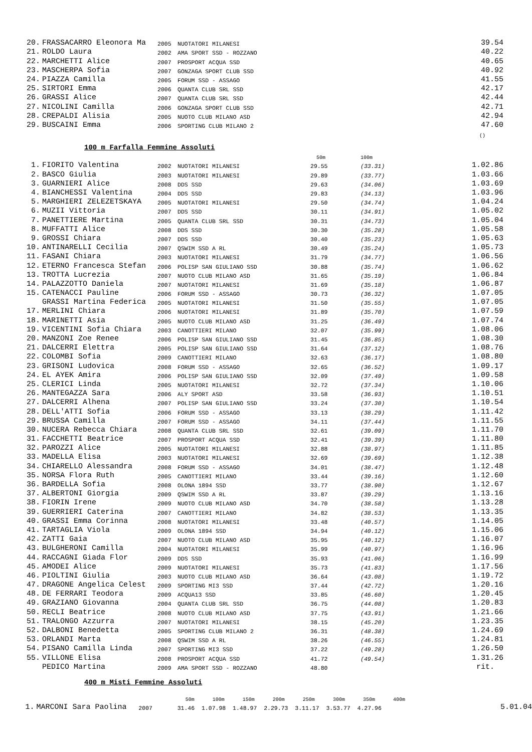| 20. | FRASSACARRO Eleonora Ma | 2005 | NUOTATORI MILANESI | | | 39.54 |
| 21. | ROLDO Laura | 2002 | AMA SPORT SSD - ROZZANO | | | 40.22 |
| 22. | MARCHETTI Alice | 2007 | PROSPORT ACQUA SSD | | | 40.65 |
| 23. | MASCHERPA Sofia | 2007 | GONZAGA SPORT CLUB SSD | | | 40.92 |
| 24. | PIAZZA Camilla | 2005 | FORUM SSD - ASSAGO | | | 41.55 |
| 25. | SIRTORI Emma | 2006 | QUANTA CLUB SRL SSD | | | 42.17 |
| 26. | GRASSI Alice | 2007 | QUANTA CLUB SRL SSD | | | 42.44 |
| 27. | NICOLINI Camilla | 2006 | GONZAGA SPORT CLUB SSD | | | 42.71 |
| 28. | CREPALDI Alisia | 2005 | NUOTO CLUB MILANO ASD | | | 42.94 |
| 29. | BUSCAINI Emma | 2006 | SPORTING CLUB MILANO 2 | | | 47.60 |
| | | | | | | () |
100 m Farfalla Femmine Assoluti
| | | | | 50m | 100m | |
| 1. | FIORITO Valentina | 2002 | NUOTATORI MILANESI | 29.55 | (33.31) | 1.02.86 |
| 2. | BASCO Giulia | 2003 | NUOTATORI MILANESI | 29.89 | (33.77) | 1.03.66 |
| 3. | GUARNIERI Alice | 2008 | DDS SSD | 29.63 | (34.06) | 1.03.69 |
| 4. | BIANCHESSI Valentina | 2004 | DDS SSD | 29.83 | (34.13) | 1.03.96 |
| 5. | MARGHIERI ZELEZETSKAYA | 2005 | NUOTATORI MILANESI | 29.50 | (34.74) | 1.04.24 |
| 6. | MUZII Vittoria | 2007 | DDS SSD | 30.11 | (34.91) | 1.05.02 |
| 7. | PANETTIERE Martina | 2005 | QUANTA CLUB SRL SSD | 30.31 | (34.73) | 1.05.04 |
| 8. | MUFFATTI Alice | 2008 | DDS SSD | 30.30 | (35.28) | 1.05.58 |
| 9. | GROSSI Chiara | 2007 | DDS SSD | 30.40 | (35.23) | 1.05.63 |
| 10. | ANTINARELLI Cecilia | 2007 | QSWIM SSD A RL | 30.49 | (35.24) | 1.05.73 |
| 11. | FASANI Chiara | 2003 | NUOTATORI MILANESI | 31.79 | (34.77) | 1.06.56 |
| 12. | ETERNO Francesca Stefan | 2006 | POLISP SAN GIULIANO SSD | 30.88 | (35.74) | 1.06.62 |
| 13. | TROTTA Lucrezia | 2007 | NUOTO CLUB MILANO ASD | 31.65 | (35.19) | 1.06.84 |
| 14. | PALAZZOTTO Daniela | 2007 | NUOTATORI MILANESI | 31.69 | (35.18) | 1.06.87 |
| 15. | CATENACCI Pauline | 2006 | FORUM SSD - ASSAGO | 30.73 | (36.32) | 1.07.05 |
| | GRASSI Martina Federica | 2005 | NUOTATORI MILANESI | 31.50 | (35.55) | 1.07.05 |
| 17. | MERLINI Chiara | 2006 | NUOTATORI MILANESI | 31.89 | (35.70) | 1.07.59 |
| 18. | MARINETTI Asia | 2005 | NUOTO CLUB MILANO ASD | 31.25 | (36.49) | 1.07.74 |
| 19. | VICENTINI Sofia Chiara | 2003 | CANOTTIERI MILANO | 32.07 | (35.99) | 1.08.06 |
| 20. | MANZONI Zoe Renee | 2006 | POLISP SAN GIULIANO SSD | 31.45 | (36.85) | 1.08.30 |
| 21. | DALCERRI Elettra | 2005 | POLISP SAN GIULIANO SSD | 31.64 | (37.12) | 1.08.76 |
| 22. | COLOMBI Sofia | 2009 | CANOTTIERI MILANO | 32.63 | (36.17) | 1.08.80 |
| 23. | GRISONI Ludovica | 2008 | FORUM SSD - ASSAGO | 32.65 | (36.52) | 1.09.17 |
| 24. | EL AYEK Amira | 2006 | POLISP SAN GIULIANO SSD | 32.09 | (37.49) | 1.09.58 |
| 25. | CLERICI Linda | 2005 | NUOTATORI MILANESI | 32.72 | (37.34) | 1.10.06 |
| 26. | MANTEGAZZA Sara | 2006 | ALY SPORT ASD | 33.58 | (36.93) | 1.10.51 |
| 27. | DALCERRI Alhena | 2007 | POLISP SAN GIULIANO SSD | 33.24 | (37.30) | 1.10.54 |
| 28. | DELL'ATTI Sofia | 2006 | FORUM SSD - ASSAGO | 33.13 | (38.29) | 1.11.42 |
| 29. | BRUSSA Camilla | 2007 | FORUM SSD - ASSAGO | 34.11 | (37.44) | 1.11.55 |
| 30. | NUCERA Rebecca Chiara | 2008 | QUANTA CLUB SRL SSD | 32.61 | (39.09) | 1.11.70 |
| 31. | FACCHETTI Beatrice | 2007 | PROSPORT ACQUA SSD | 32.41 | (39.39) | 1.11.80 |
| 32. | PAROZZI Alice | 2005 | NUOTATORI MILANESI | 32.88 | (38.97) | 1.11.85 |
| 33. | MADELLA Elisa | 2003 | NUOTATORI MILANESI | 32.69 | (39.69) | 1.12.38 |
| 34. | CHIARELLO Alessandra | 2008 | FORUM SSD - ASSAGO | 34.01 | (38.47) | 1.12.48 |
| 35. | NORSA Flora Ruth | 2005 | CANOTTIERI MILANO | 33.44 | (39.16) | 1.12.60 |
| 36. | BARDELLA Sofia | 2008 | OLONA 1894 SSD | 33.77 | (38.90) | 1.12.67 |
| 37. | ALBERTONI Giorgia | 2009 | QSWIM SSD A RL | 33.87 | (39.29) | 1.13.16 |
| 38. | FIORIN Irene | 2009 | NUOTO CLUB MILANO ASD | 34.70 | (38.58) | 1.13.28 |
| 39. | GUERRIERI Caterina | 2007 | CANOTTIERI MILANO | 34.82 | (38.53) | 1.13.35 |
| 40. | GRASSI Emma Corinna | 2008 | NUOTATORI MILANESI | 33.48 | (40.57) | 1.14.05 |
| 41. | TARTAGLIA Viola | 2009 | OLONA 1894 SSD | 34.94 | (40.12) | 1.15.06 |
| 42. | ZATTI Gaia | 2007 | NUOTO CLUB MILANO ASD | 35.95 | (40.12) | 1.16.07 |
| 43. | BULGHERONI Camilla | 2004 | NUOTATORI MILANESI | 35.99 | (40.97) | 1.16.96 |
| 44. | RACCAGNI Giada Flor | 2009 | DDS SSD | 35.93 | (41.06) | 1.16.99 |
| 45. | AMODEI Alice | 2009 | NUOTATORI MILANESI | 35.73 | (41.83) | 1.17.56 |
| 46. | PIOLTINI Giulia | 2003 | NUOTO CLUB MILANO ASD | 36.64 | (43.08) | 1.19.72 |
| 47. | DRAGONE Angelica Celest | 2009 | SPORTING MI3 SSD | 37.44 | (42.72) | 1.20.16 |
| 48. | DE FERRARI Teodora | 2009 | ACQUA13 SSD | 33.85 | (46.60) | 1.20.45 |
| 49. | GRAZIANO Giovanna | 2004 | QUANTA CLUB SRL SSD | 36.75 | (44.08) | 1.20.83 |
| 50. | RECLI Beatrice | 2008 | NUOTO CLUB MILANO ASD | 37.75 | (43.91) | 1.21.66 |
| 51. | TRALONGO Azzurra | 2007 | NUOTATORI MILANESI | 38.15 | (45.20) | 1.23.35 |
| 52. | DALBONI Benedetta | 2005 | SPORTING CLUB MILANO 2 | 36.31 | (48.38) | 1.24.69 |
| 53. | ORLANDI Marta | 2008 | QSWIM SSD A RL | 38.26 | (46.55) | 1.24.81 |
| 54. | PISANO Camilla Linda | 2007 | SPORTING MI3 SSD | 37.22 | (49.28) | 1.26.50 |
| 55. | VILLONE Elisa | 2008 | PROSPORT ACQUA SSD | 41.72 | (49.54) | 1.31.26 |
| | PEDICO Martina | 2009 | AMA SPORT SSD - ROZZANO | 48.80 | | rit. |
400 m Misti Femmine Assoluti
| | | | 50m 100m 150m 200m 250m 300m 350m 400m | |
| 1. | MARCONI Sara Paolina | 2007 | 31.46 1.07.98 1.48.97 2.29.73 3.11.17 3.53.77 4.27.96 | 5.01.04 |